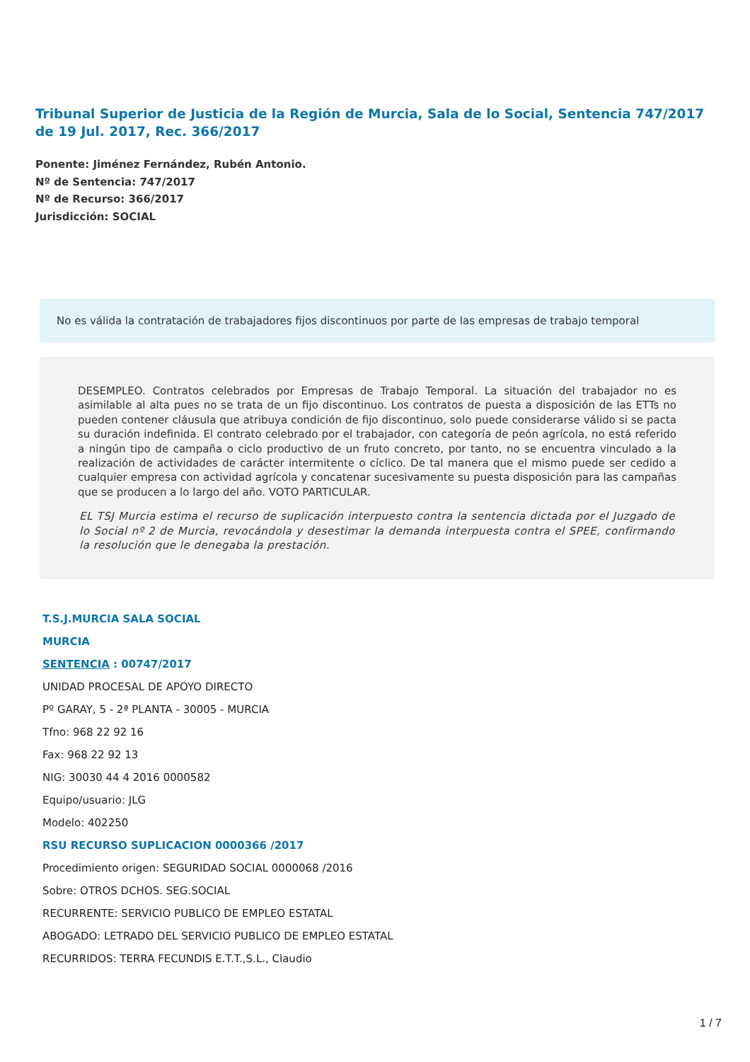Tribunal Superior de Justicia de la Región de Murcia, Sala de lo Social, Sentencia 747/2017 de 19 Jul. 2017, Rec. 366/2017
Ponente: Jiménez Fernández, Rubén Antonio.
Nº de Sentencia: 747/2017
Nº de Recurso: 366/2017
Jurisdicción: SOCIAL
No es válida la contratación de trabajadores fijos discontinuos por parte de las empresas de trabajo temporal
DESEMPLEO. Contratos celebrados por Empresas de Trabajo Temporal. La situación del trabajador no es asimilable al alta pues no se trata de un fijo discontinuo. Los contratos de puesta a disposición de las ETTs no pueden contener cláusula que atribuya condición de fijo discontinuo, solo puede considerarse válido si se pacta su duración indefinida. El contrato celebrado por el trabajador, con categoría de peón agrícola, no está referido a ningún tipo de campaña o ciclo productivo de un fruto concreto, por tanto, no se encuentra vinculado a la realización de actividades de carácter intermitente o cíclico. De tal manera que el mismo puede ser cedido a cualquier empresa con actividad agrícola y concatenar sucesivamente su puesta disposición para las campañas que se producen a lo largo del año. VOTO PARTICULAR.
EL TSJ Murcia estima el recurso de suplicación interpuesto contra la sentencia dictada por el Juzgado de lo Social nº 2 de Murcia, revocándola y desestimar la demanda interpuesta contra el SPEE, confirmando la resolución que le denegaba la prestación.
T.S.J.MURCIA SALA SOCIAL
MURCIA
SENTENCIA : 00747/2017
UNIDAD PROCESAL DE APOYO DIRECTO
Pº GARAY, 5 - 2ª PLANTA - 30005 - MURCIA
Tfno: 968 22 92 16
Fax: 968 22 92 13
NIG: 30030 44 4 2016 0000582
Equipo/usuario: JLG
Modelo: 402250
RSU RECURSO SUPLICACION 0000366 /2017
Procedimiento origen: SEGURIDAD SOCIAL 0000068 /2016
Sobre: OTROS DCHOS. SEG.SOCIAL
RECURRENTE: SERVICIO PUBLICO DE EMPLEO ESTATAL
ABOGADO: LETRADO DEL SERVICIO PUBLICO DE EMPLEO ESTATAL
RECURRIDOS: TERRA FECUNDIS E.T.T.,S.L., Claudio
1 / 7